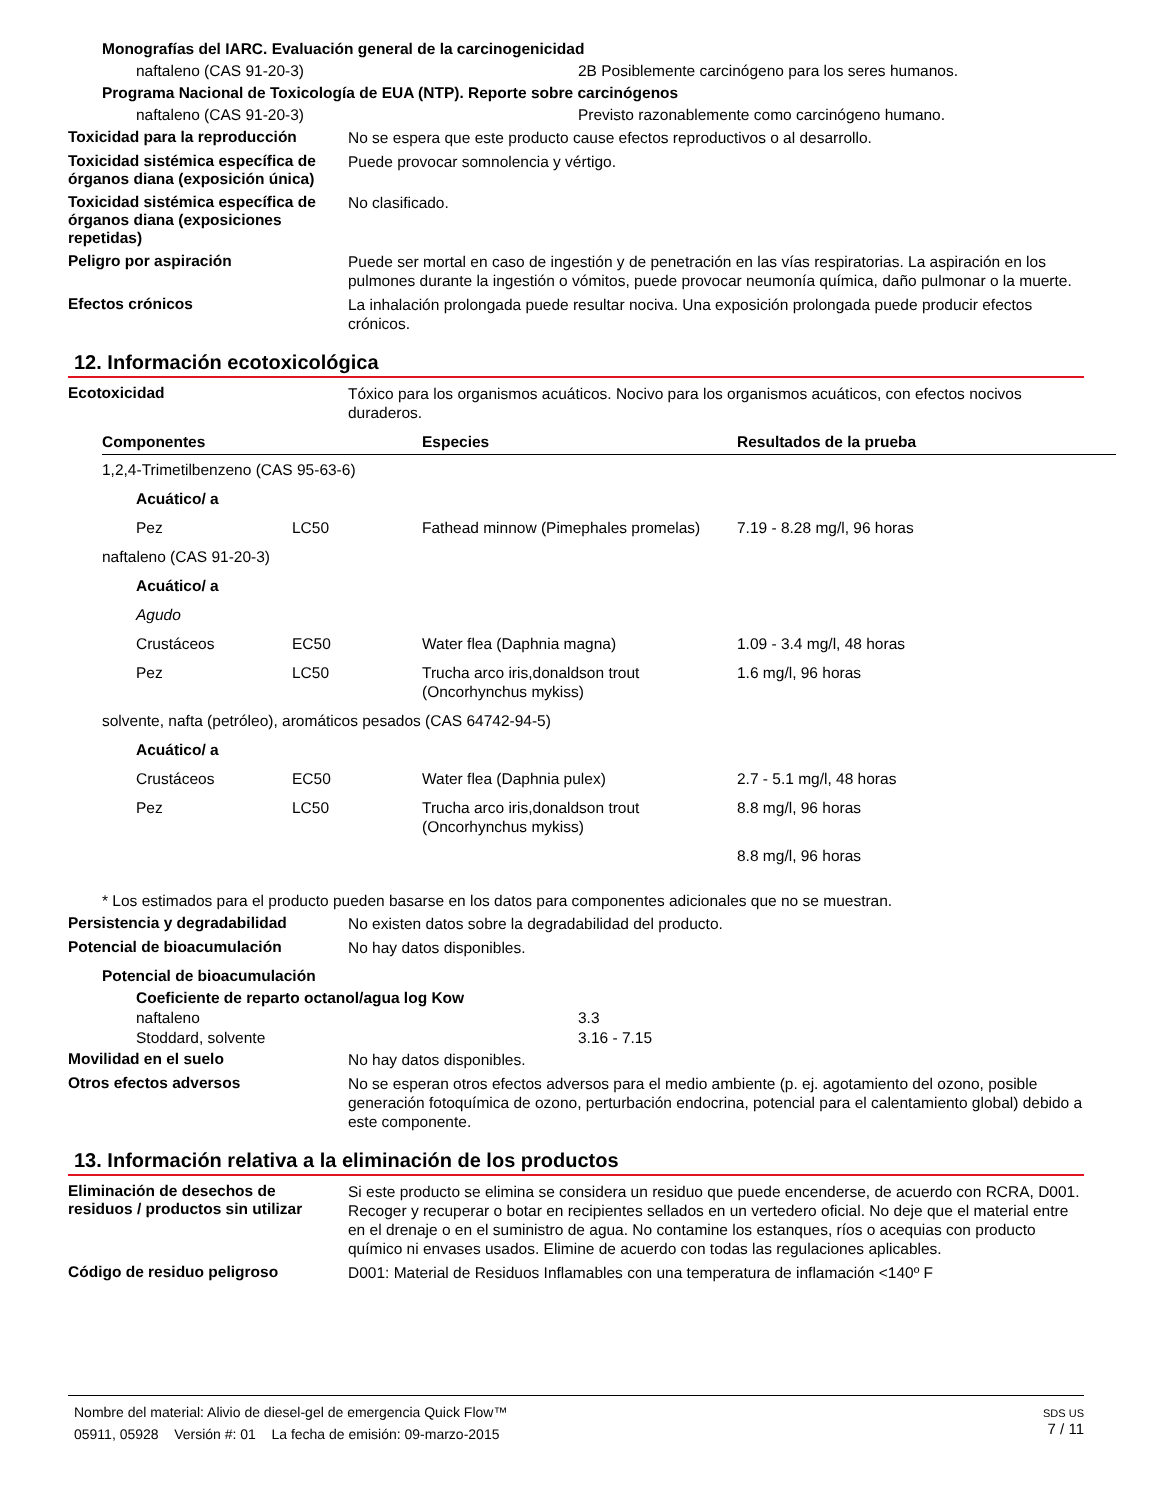Monografías del IARC. Evaluación general de la carcinogenicidad
naftaleno (CAS 91-20-3) 2B Posiblemente carcinógeno para los seres humanos.
Programa Nacional de Toxicología de EUA (NTP). Reporte sobre carcinógenos
naftaleno (CAS 91-20-3) Previsto razonablemente como carcinógeno humano.
Toxicidad para la reproducción
No se espera que este producto cause efectos reproductivos o al desarrollo.
Toxicidad sistémica específica de órganos diana (exposición única)
Puede provocar somnolencia y vértigo.
Toxicidad sistémica específica de órganos diana (exposiciones repetidas)
No clasificado.
Peligro por aspiración
Puede ser mortal en caso de ingestión y de penetración en las vías respiratorias. La aspiración en los pulmones durante la ingestión o vómitos, puede provocar neumonía química, daño pulmonar o la muerte.
Efectos crónicos
La inhalación prolongada puede resultar nociva. Una exposición prolongada puede producir efectos crónicos.
12. Información ecotoxicológica
Ecotoxicidad
Tóxico para los organismos acuáticos. Nocivo para los organismos acuáticos, con efectos nocivos duraderos.
| Componentes | | Especies | Resultados de la prueba |
| --- | --- | --- | --- |
| 1,2,4-Trimetilbenzeno (CAS 95-63-6) | | | |
| Acuático/ a | | | |
| Pez | LC50 | Fathead minnow (Pimephales promelas) | 7.19 - 8.28 mg/l, 96 horas |
| naftaleno (CAS 91-20-3) | | | |
| Acuático/ a | | | |
| Agudo | | | |
| Crustáceos | EC50 | Water flea (Daphnia magna) | 1.09 - 3.4 mg/l, 48 horas |
| Pez | LC50 | Trucha arco iris,donaldson trout (Oncorhynchus mykiss) | 1.6 mg/l, 96 horas |
| solvente, nafta (petróleo), aromáticos pesados (CAS 64742-94-5) | | | |
| Acuático/ a | | | |
| Crustáceos | EC50 | Water flea (Daphnia pulex) | 2.7 - 5.1 mg/l, 48 horas |
| Pez | LC50 | Trucha arco iris,donaldson trout (Oncorhynchus mykiss) | 8.8 mg/l, 96 horas |
| | | | 8.8 mg/l, 96 horas |
* Los estimados para el producto pueden basarse en los datos para componentes adicionales que no se muestran.
Persistencia y degradabilidad
No existen datos sobre la degradabilidad del producto.
Potencial de bioacumulación
No hay datos disponibles.
Potencial de bioacumulación
Coeficiente de reparto octanol/agua log Kow
naftaleno 3.3
Stoddard, solvente 3.16 - 7.15
Movilidad en el suelo
No hay datos disponibles.
Otros efectos adversos
No se esperan otros efectos adversos para el medio ambiente (p. ej. agotamiento del ozono, posible generación fotoquímica de ozono, perturbación endocrina, potencial para el calentamiento global) debido a este componente.
13. Información relativa a la eliminación de los productos
Eliminación de desechos de residuos / productos sin utilizar
Si este producto se elimina se considera un residuo que puede encenderse, de acuerdo con RCRA, D001. Recoger y recuperar o botar en recipientes sellados en un vertedero oficial. No deje que el material entre en el drenaje o en el suministro de agua. No contamine los estanques, ríos o acequias con producto químico ni envases usados. Elimine de acuerdo con todas las regulaciones aplicables.
Código de residuo peligroso
D001: Material de Residuos Inflamables con una temperatura de inflamación <140º F
Nombre del material: Alivio de diesel-gel de emergencia Quick Flow™
05911, 05928 Versión #: 01 La fecha de emisión: 09-marzo-2015
SDS US
7 / 11